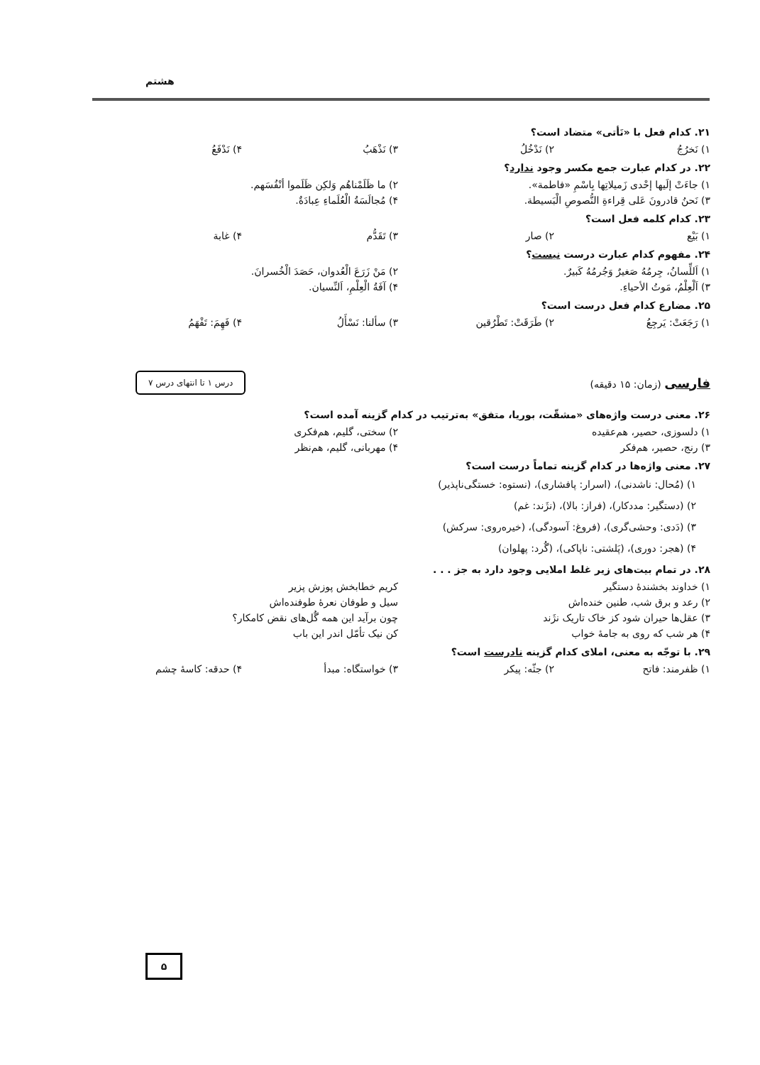هشتم
۲۱. کدام فعل با «نَأتی» متضاد است؟
۱) نَخرُجُ ۲) نَدْخُلُ ۳) نَذْهَبُ ۴) نَدْفَعُ
۲۲. در کدام عبارت جمع مکسر وجود ندارد؟
۱) جاءَتْ إلَیها إحْدی زَمیلاتِها بِاسْمِ «فاطمة». ۲) ما ظَلَمْناهُم وَلکِن ظَلَموا أنْفُسَهم.
۳) نَحنُ قادرونَ عَلی قِراءةِ النُّصوصِ الْبَسیطة. ۴) مُجالَسَةُ الْعُلَماءِ عِبادَةٌ.
۲۳. کدام کلمه فعل است؟
۱) بَیْع ۲) صار ۳) تَقَدُّم ۴) غابة
۲۴. مفهوم کدام عبارت درست نیست؟
۱) اَللِّسانُ، جِرمُهُ صَغیرٌ وَجُرمُهُ کَبیرٌ. ۲) مَنْ زَرَعَ الْعُدوان، حَصَدَ الْخُسرانَ.
۳) اَلْعِلْمُ، مَوتُ الأحیاءِ. ۴) آفَةُ الْعِلْمِ، اَلنِّسیان.
۲۵. مضارع کدام فعل درست است؟
۱) رَجَعَتْ: یَرجِعُ ۲) طَرَقَتْ: تَطْرُقین ۳) سألنا: نَسْأَلُ ۴) فَهِمَ: تَفْهَمُ
فارسی (زمان: ۱۵ دقیقه)
درس ۱ تا انتهای درس ۷
۲۶. معنی درست واژه‌های «مشقّت، بوریا، متفق» به‌ترتیب در کدام گزینه آمده است؟
۱) دلسوزی، حصیر، هم‌عقیده ۲) سختی، گلیم، هم‌فکری
۳) رنج، حصیر، هم‌فکر ۴) مهربانی، گلیم، هم‌نظر
۲۷. معنی واژه‌ها در کدام گزینه تماماً درست است؟
۱) (مُحال: ناشدنی)، (اسرار: پافشاری)، (نستوه: خستگی‌ناپذیر)
۲) (دستگیر: مددکار)، (فراز: بالا)، (نژَند: غم)
۳) (دَدی: وحشی‌گری)، (فروغ: آسودگی)، (خیره‌روی: سرکش)
۴) (هجر: دوری)، (پَلشتی: ناپاکی)، (گُرد: پهلوان)
۲۸. در تمام بیت‌های زیر غلط املایی وجود دارد به جز . . .
۱) خداوند بخشندهٔ دستگیر کریم خطابخش پوزش پزیر
۲) رعد و برق شب، طنین خنده‌اش سیل و طوفان نعرهٔ طوفنده‌اش
۳) عقل‌ها حیران شود کز خاک تاریک نژَند چون برآید این همه گُل‌های نقض کامکار؟
۴) هر شب که روی به جامهٔ خواب کن نیک تأمّل اندر این باب
۲۹. با توجّه به معنی، املای کدام گزینه نادرست است؟
۱) ظفرمند: فاتح ۲) جثّه: پیکر ۳) خواستگاه: مبدأ ۴) حدقه: کاسهٔ چشم
۵